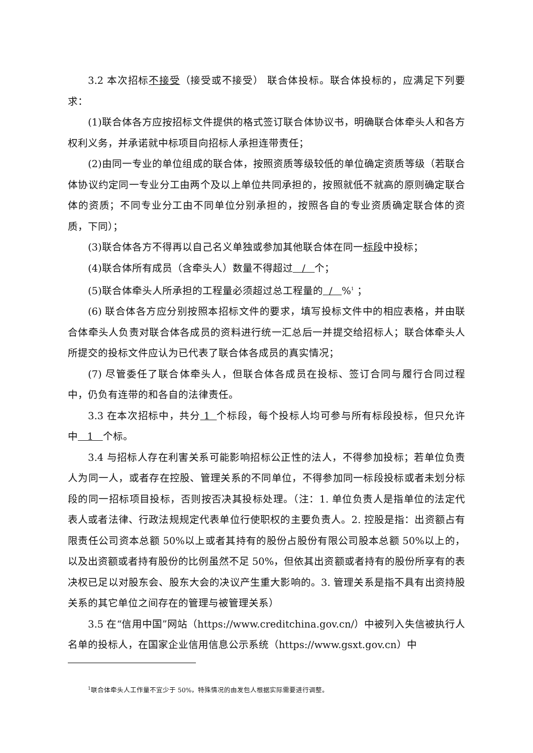3.2 本次招标不接受（接受或不接受） 联合体投标。联合体投标的，应满足下列要求：
(1)联合体各方应按招标文件提供的格式签订联合体协议书，明确联合体牵头人和各方权利义务，并承诺就中标项目向招标人承担连带责任；
(2)由同一专业的单位组成的联合体，按照资质等级较低的单位确定资质等级（若联合体协议约定同一专业分工由两个及以上单位共同承担的，按照就低不就高的原则确定联合体的资质；不同专业分工由不同单位分别承担的，按照各自的专业资质确定联合体的资质，下同）；
(3)联合体各方不得再以自己名义单独或参加其他联合体在同一标段中投标；
(4)联合体所有成员（含牵头人）数量不得超过 / 个；
(5)联合体牵头人所承担的工程量必须超过总工程量的 / %<sup>1</sup> ；
(6) 联合体各方应分别按照本招标文件的要求，填写投标文件中的相应表格，并由联合体牵头人负责对联合体各成员的资料进行统一汇总后一并提交给招标人；联合体牵头人所提交的投标文件应认为已代表了联合体各成员的真实情况；
(7) 尽管委任了联合体牵头人，但联合体各成员在投标、签订合同与履行合同过程中，仍负有连带的和各自的法律责任。
3.3 在本次招标中，共分 1 个标段，每个投标人均可参与所有标段投标，但只允许中 1 个标。
3.4 与招标人存在利害关系可能影响招标公正性的法人，不得参加投标；若单位负责人为同一人，或者存在控股、管理关系的不同单位，不得参加同一标段投标或者未划分标段的同一招标项目投标，否则按否决其投标处理。（注：1. 单位负责人是指单位的法定代表人或者法律、行政法规规定代表单位行使职权的主要负责人。2. 控股是指：出资额占有限责任公司资本总额 50%以上或者其持有的股份占股份有限公司股本总额 50%以上的，以及出资额或者持有股份的比例虽然不足 50%，但依其出资额或者持有的股份所享有的表决权已足以对股东会、股东大会的决议产生重大影响的。3. 管理关系是指不具有出资持股关系的其它单位之间存在的管理与被管理关系）
3.5 在“信用中国”网站（https://www.creditchina.gov.cn/）中被列入失信被执行人名单的投标人，在国家企业信用信息公示系统（https://www.gsxt.gov.cn）中
<sup>1</sup> 联合体牵头人工作量不宜少于 50%，特殊情况的由发包人根据实际需要进行调整。